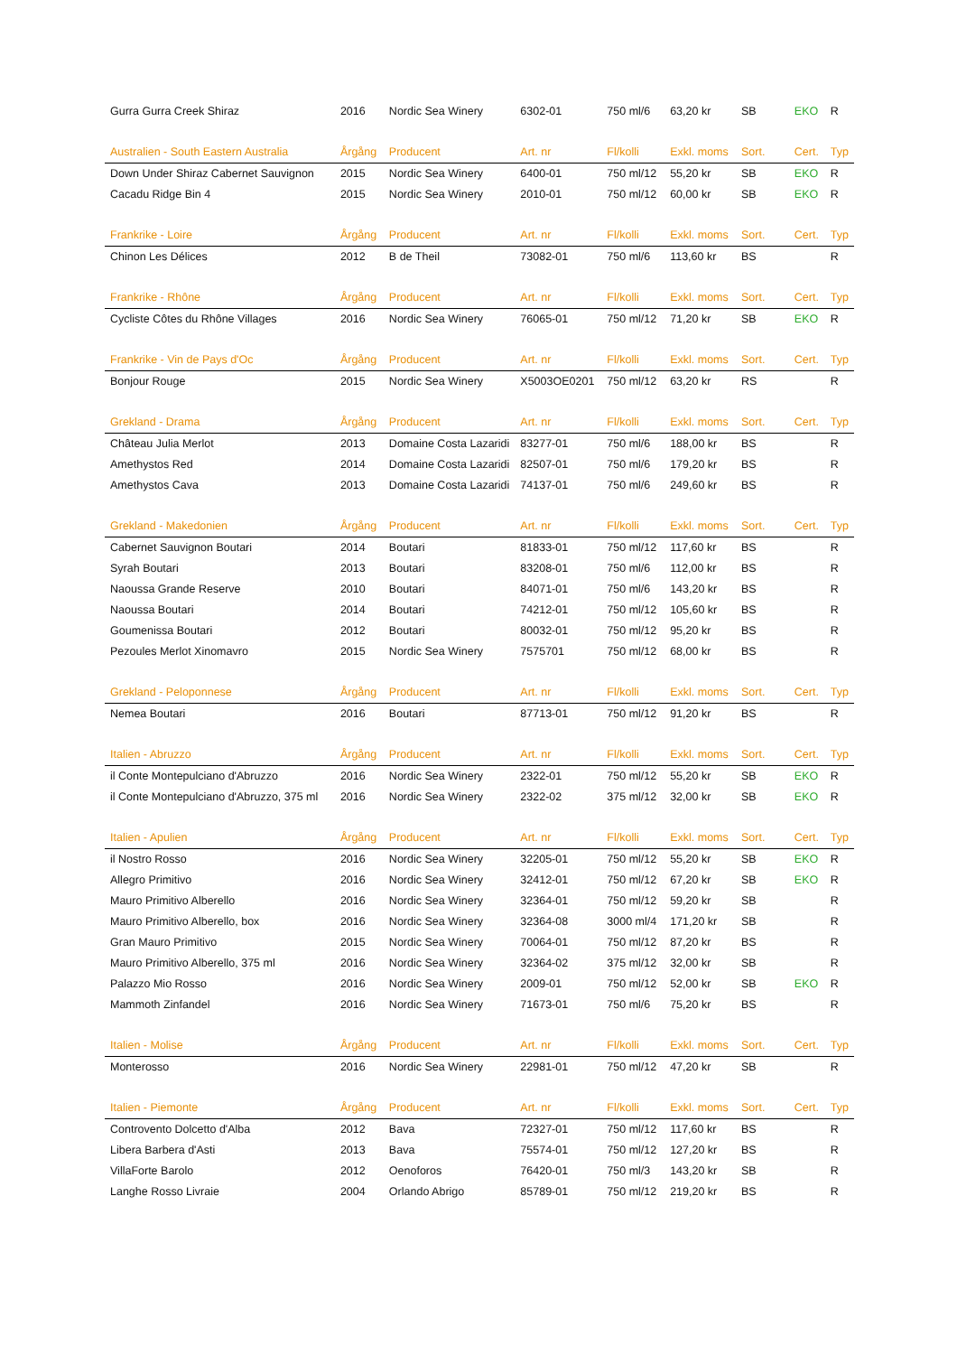| Gurra Gurra Creek Shiraz | 2016 | Nordic Sea Winery | 6302-01 | 750 ml/6 | 63,20 kr | SB | EKO | R |
| Australien - South Eastern Australia | Årgång | Producent | Art. nr | Fl/kolli | Exkl. moms | Sort. | Cert. | Typ |
| Down Under Shiraz Cabernet Sauvignon | 2015 | Nordic Sea Winery | 6400-01 | 750 ml/12 | 55,20 kr | SB | EKO | R |
| Cacadu Ridge Bin 4 | 2015 | Nordic Sea Winery | 2010-01 | 750 ml/12 | 60,00 kr | SB | EKO | R |
| Frankrike - Loire | Årgång | Producent | Art. nr | Fl/kolli | Exkl. moms | Sort. | Cert. | Typ |
| Chinon Les Délices | 2012 | B de Theil | 73082-01 | 750 ml/6 | 113,60 kr | BS | | R |
| Frankrike - Rhône | Årgång | Producent | Art. nr | Fl/kolli | Exkl. moms | Sort. | Cert. | Typ |
| Cycliste Côtes du Rhône Villages | 2016 | Nordic Sea Winery | 76065-01 | 750 ml/12 | 71,20 kr | SB | EKO | R |
| Frankrike - Vin de Pays d'Oc | Årgång | Producent | Art. nr | Fl/kolli | Exkl. moms | Sort. | Cert. | Typ |
| Bonjour Rouge | 2015 | Nordic Sea Winery | X5003OE0201 | 750 ml/12 | 63,20 kr | RS | | R |
| Grekland - Drama | Årgång | Producent | Art. nr | Fl/kolli | Exkl. moms | Sort. | Cert. | Typ |
| Château Julia Merlot | 2013 | Domaine Costa Lazaridi | 83277-01 | 750 ml/6 | 188,00 kr | BS | | R |
| Amethystos Red | 2014 | Domaine Costa Lazaridi | 82507-01 | 750 ml/6 | 179,20 kr | BS | | R |
| Amethystos Cava | 2013 | Domaine Costa Lazaridi | 74137-01 | 750 ml/6 | 249,60 kr | BS | | R |
| Grekland - Makedonien | Årgång | Producent | Art. nr | Fl/kolli | Exkl. moms | Sort. | Cert. | Typ |
| Cabernet Sauvignon Boutari | 2014 | Boutari | 81833-01 | 750 ml/12 | 117,60 kr | BS | | R |
| Syrah Boutari | 2013 | Boutari | 83208-01 | 750 ml/6 | 112,00 kr | BS | | R |
| Naoussa Grande Reserve | 2010 | Boutari | 84071-01 | 750 ml/6 | 143,20 kr | BS | | R |
| Naoussa Boutari | 2014 | Boutari | 74212-01 | 750 ml/12 | 105,60 kr | BS | | R |
| Goumenissa Boutari | 2012 | Boutari | 80032-01 | 750 ml/12 | 95,20 kr | BS | | R |
| Pezoules Merlot Xinomavro | 2015 | Nordic Sea Winery | 7575701 | 750 ml/12 | 68,00 kr | BS | | R |
| Grekland - Peloponnese | Årgång | Producent | Art. nr | Fl/kolli | Exkl. moms | Sort. | Cert. | Typ |
| Nemea Boutari | 2016 | Boutari | 87713-01 | 750 ml/12 | 91,20 kr | BS | | R |
| Italien - Abruzzo | Årgång | Producent | Art. nr | Fl/kolli | Exkl. moms | Sort. | Cert. | Typ |
| il Conte Montepulciano d'Abruzzo | 2016 | Nordic Sea Winery | 2322-01 | 750 ml/12 | 55,20 kr | SB | EKO | R |
| il Conte Montepulciano d'Abruzzo, 375 ml | 2016 | Nordic Sea Winery | 2322-02 | 375 ml/12 | 32,00 kr | SB | EKO | R |
| Italien - Apulien | Årgång | Producent | Art. nr | Fl/kolli | Exkl. moms | Sort. | Cert. | Typ |
| il Nostro Rosso | 2016 | Nordic Sea Winery | 32205-01 | 750 ml/12 | 55,20 kr | SB | EKO | R |
| Allegro Primitivo | 2016 | Nordic Sea Winery | 32412-01 | 750 ml/12 | 67,20 kr | SB | EKO | R |
| Mauro Primitivo Alberello | 2016 | Nordic Sea Winery | 32364-01 | 750 ml/12 | 59,20 kr | SB | | R |
| Mauro Primitivo Alberello, box | 2016 | Nordic Sea Winery | 32364-08 | 3000 ml/4 | 171,20 kr | SB | | R |
| Gran Mauro Primitivo | 2015 | Nordic Sea Winery | 70064-01 | 750 ml/12 | 87,20 kr | BS | | R |
| Mauro Primitivo Alberello, 375 ml | 2016 | Nordic Sea Winery | 32364-02 | 375 ml/12 | 32,00 kr | SB | | R |
| Palazzo Mio Rosso | 2016 | Nordic Sea Winery | 2009-01 | 750 ml/12 | 52,00 kr | SB | EKO | R |
| Mammoth Zinfandel | 2016 | Nordic Sea Winery | 71673-01 | 750 ml/6 | 75,20 kr | BS | | R |
| Italien - Molise | Årgång | Producent | Art. nr | Fl/kolli | Exkl. moms | Sort. | Cert. | Typ |
| Monterosso | 2016 | Nordic Sea Winery | 22981-01 | 750 ml/12 | 47,20 kr | SB | | R |
| Italien - Piemonte | Årgång | Producent | Art. nr | Fl/kolli | Exkl. moms | Sort. | Cert. | Typ |
| Controvento Dolcetto d'Alba | 2012 | Bava | 72327-01 | 750 ml/12 | 117,60 kr | BS | | R |
| Libera Barbera d'Asti | 2013 | Bava | 75574-01 | 750 ml/12 | 127,20 kr | BS | | R |
| VillaForte Barolo | 2012 | Oenoforos | 76420-01 | 750 ml/3 | 143,20 kr | SB | | R |
| Langhe Rosso Livraie | 2004 | Orlando Abrigo | 85789-01 | 750 ml/12 | 219,20 kr | BS | | R |